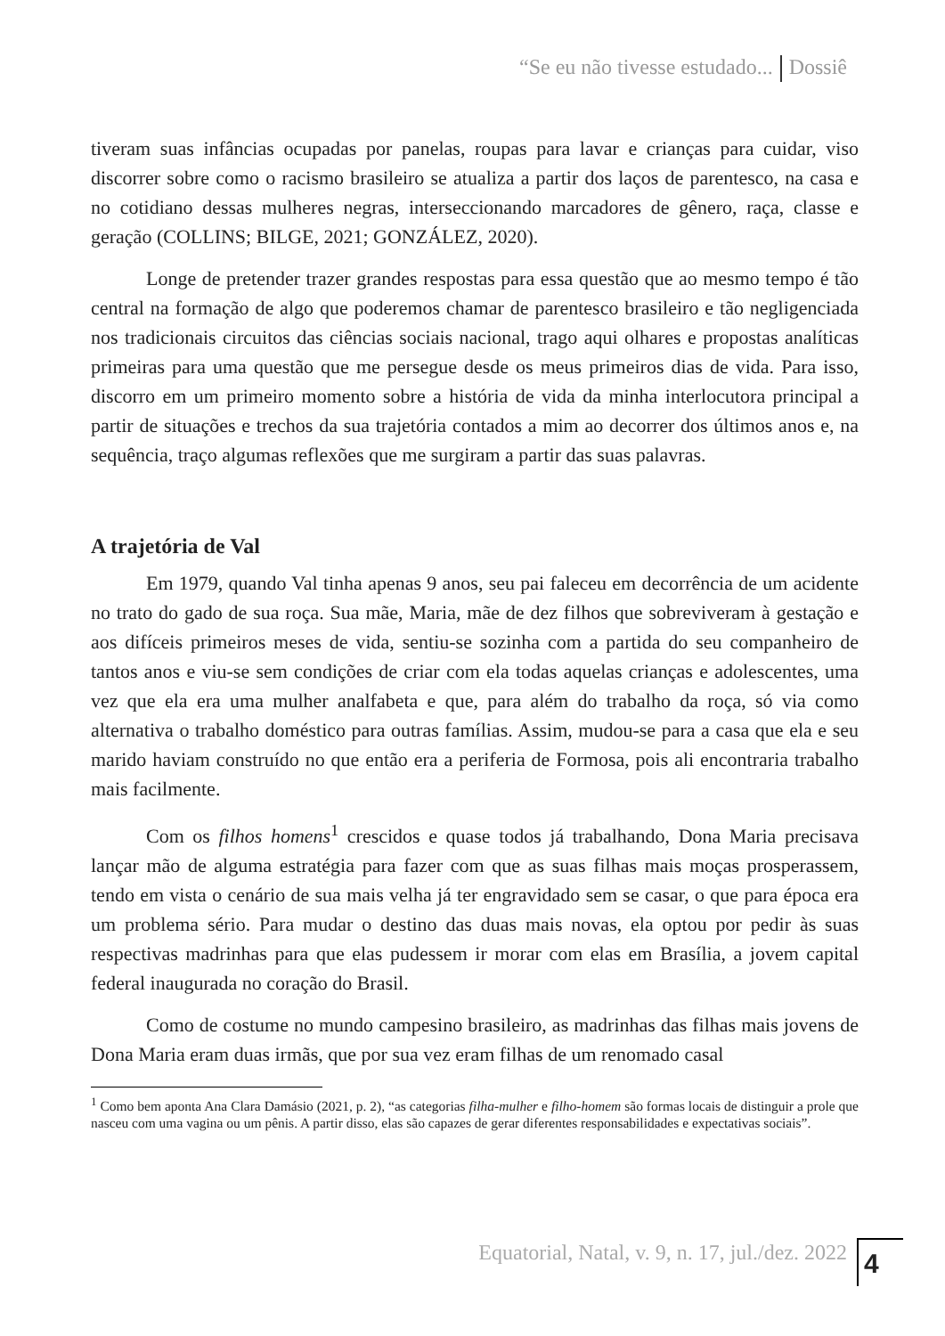“Se eu não tivesse estudado... Dossiê
tiveram suas infâncias ocupadas por panelas, roupas para lavar e crianças para cuidar, viso discorrer sobre como o racismo brasileiro se atualiza a partir dos laços de parentesco, na casa e no cotidiano dessas mulheres negras, interseccionando marcadores de gênero, raça, classe e geração (COLLINS; BILGE, 2021; GONZÁLEZ, 2020).
Longe de pretender trazer grandes respostas para essa questão que ao mesmo tempo é tão central na formação de algo que poderemos chamar de parentesco brasileiro e tão negligenciada nos tradicionais circuitos das ciências sociais nacional, trago aqui olhares e propostas analíticas primeiras para uma questão que me persegue desde os meus primeiros dias de vida. Para isso, discorro em um primeiro momento sobre a história de vida da minha interlocutora principal a partir de situações e trechos da sua trajetória contados a mim ao decorrer dos últimos anos e, na sequência, traço algumas reflexões que me surgiram a partir das suas palavras.
A trajetória de Val
Em 1979, quando Val tinha apenas 9 anos, seu pai faleceu em decorrência de um acidente no trato do gado de sua roça. Sua mãe, Maria, mãe de dez filhos que sobreviveram à gestação e aos difíceis primeiros meses de vida, sentiu-se sozinha com a partida do seu companheiro de tantos anos e viu-se sem condições de criar com ela todas aquelas crianças e adolescentes, uma vez que ela era uma mulher analfabeta e que, para além do trabalho da roça, só via como alternativa o trabalho doméstico para outras famílias. Assim, mudou-se para a casa que ela e seu marido haviam construído no que então era a periferia de Formosa, pois ali encontraria trabalho mais facilmente.
Com os filhos homens<sup>1</sup> crescidos e quase todos já trabalhando, Dona Maria precisava lançar mão de alguma estratégia para fazer com que as suas filhas mais moças prosperassem, tendo em vista o cenário de sua mais velha já ter engravidado sem se casar, o que para época era um problema sério. Para mudar o destino das duas mais novas, ela optou por pedir às suas respectivas madrinhas para que elas pudessem ir morar com elas em Brasília, a jovem capital federal inaugurada no coração do Brasil.
Como de costume no mundo campesino brasileiro, as madrinhas das filhas mais jovens de Dona Maria eram duas irmãs, que por sua vez eram filhas de um renomado casal
<sup>1</sup> Como bem aponta Ana Clara Damásio (2021, p. 2), “as categorias filha-mulher e filho-homem são formas locais de distinguir a prole que nasceu com uma vagina ou um pênis. A partir disso, elas são capazes de gerar diferentes responsabilidades e expectativas sociais”.
Equatorial, Natal, v. 9, n. 17, jul./dez. 2022
4